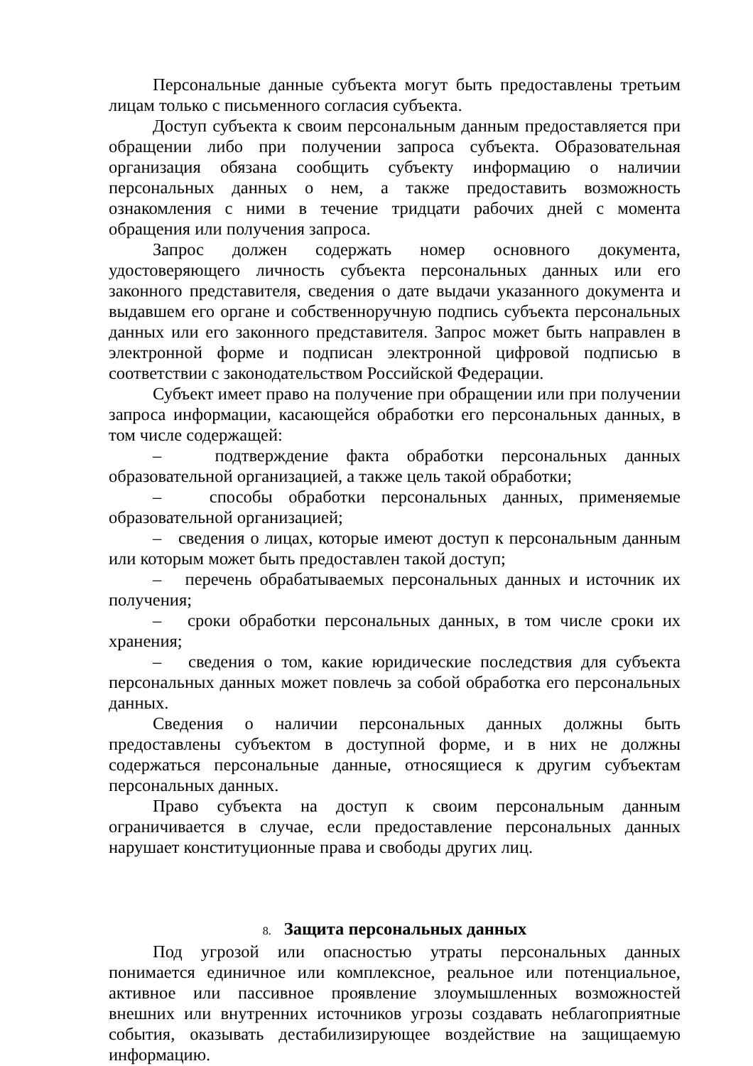Персональные данные субъекта могут быть предоставлены третьим лицам только с письменного согласия субъекта.
Доступ субъекта к своим персональным данным предоставляется при обращении либо при получении запроса субъекта. Образовательная организация обязана сообщить субъекту информацию о наличии персональных данных о нем, а также предоставить возможность ознакомления с ними в течение тридцати рабочих дней с момента обращения или получения запроса.
Запрос должен содержать номер основного документа, удостоверяющего личность субъекта персональных данных или его законного представителя, сведения о дате выдачи указанного документа и выдавшем его органе и собственноручную подпись субъекта персональных данных или его законного представителя. Запрос может быть направлен в электронной форме и подписан электронной цифровой подписью в соответствии с законодательством Российской Федерации.
Субъект имеет право на получение при обращении или при получении запроса информации, касающейся обработки его персональных данных, в том числе содержащей:
– подтверждение факта обработки персональных данных образовательной организацией, а также цель такой обработки;
– способы обработки персональных данных, применяемые образовательной организацией;
– сведения о лицах, которые имеют доступ к персональным данным или которым может быть предоставлен такой доступ;
– перечень обрабатываемых персональных данных и источник их получения;
– сроки обработки персональных данных, в том числе сроки их хранения;
– сведения о том, какие юридические последствия для субъекта персональных данных может повлечь за собой обработка его персональных данных.
Сведения о наличии персональных данных должны быть предоставлены субъектом в доступной форме, и в них не должны содержаться персональные данные, относящиеся к другим субъектам персональных данных.
Право субъекта на доступ к своим персональным данным ограничивается в случае, если предоставление персональных данных нарушает конституционные права и свободы других лиц.
8. Защита персональных данных
Под угрозой или опасностью утраты персональных данных понимается единичное или комплексное, реальное или потенциальное, активное или пассивное проявление злоумышленных возможностей внешних или внутренних источников угрозы создавать неблагоприятные события, оказывать дестабилизирующее воздействие на защищаемую информацию.